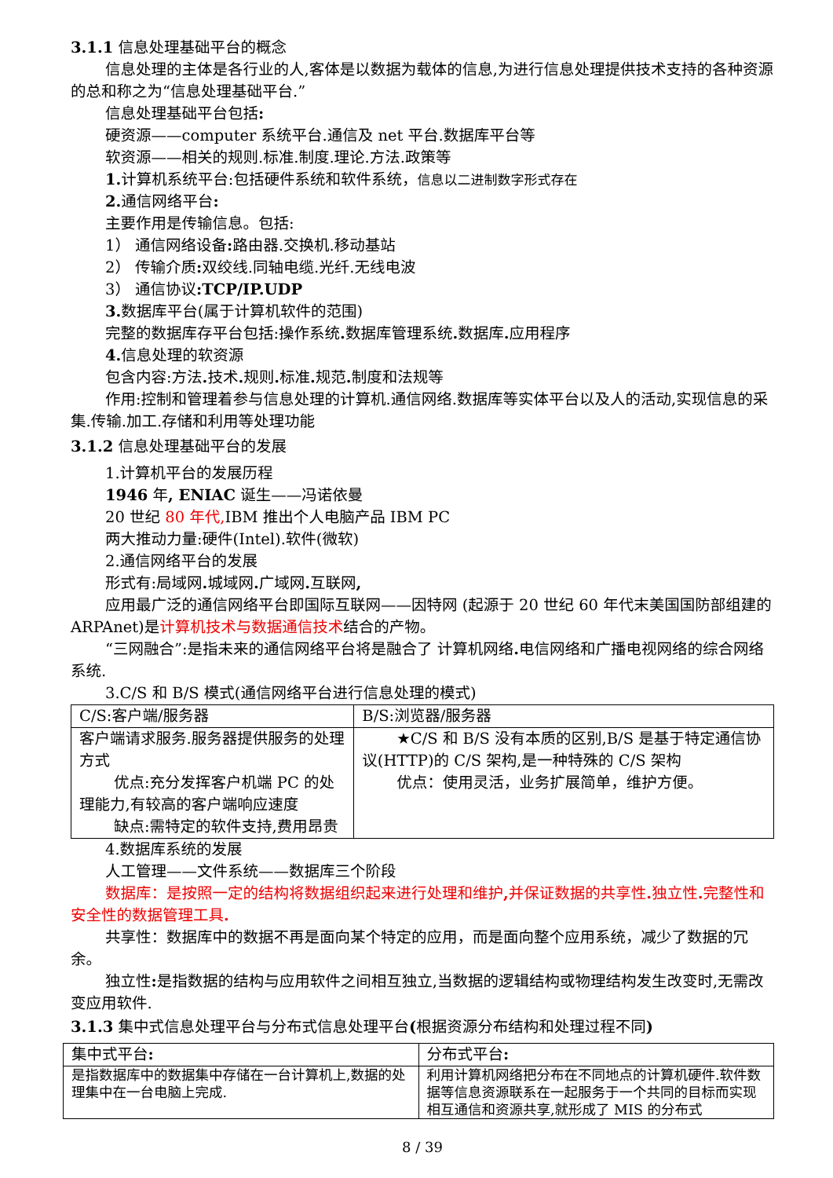3.1.1 信息处理基础平台的概念
信息处理的主体是各行业的人,客体是以数据为载体的信息,为进行信息处理提供技术支持的各种资源的总和称之为“信息处理基础平台.”
信息处理基础平台包括:
硬资源——computer 系统平台.通信及 net 平台.数据库平台等
软资源——相关的规则.标准.制度.理论.方法.政策等
1. 计算机系统平台:包括硬件系统和软件系统，信息以二进制数字形式存在
2. 通信网络平台:
主要作用是传输信息。包括:
1） 通信网络设备: 路由器.交换机.移动基站
2） 传输介质: 双绞线.同轴电缆.光纤.无线电波
3） 通信协议:TCP/IP.UDP
3. 数据库平台(属于计算机软件的范围)
完整的数据库存平台包括:操作系统. 数据库管理系统. 数据库. 应用程序
4. 信息处理的软资源
包含内容:方法. 技术. 规则. 标准. 规范. 制度和法规等
作用:控制和管理着参与信息处理的计算机.通信网络.数据库等实体平台以及人的活动,实现信息的采集.传输.加工.存储和利用等处理功能
3.1.2 信息处理基础平台的发展
1.计算机平台的发展历程
1946 年, ENIAC 诞生——冯诺依曼
20 世纪 80 年代, IBM 推出个人电脑产品 IBM PC
两大推动力量:硬件(Intel).软件(微软)
2.通信网络平台的发展
形式有:局域网. 城域网. 广域网. 互联网,
应用最广泛的通信网络平台即国际互联网——因特网 (起源于 20 世纪 60 年代末美国国防部组建的 ARPAnet)是计算机技术与数据通信技术结合的产物。
“三网融合”:是指未来的通信网络平台将是融合了 计算机网络. 电信网络和广播电视网络的综合网络系统.
3.C/S 和 B/S 模式(通信网络平台进行信息处理的模式)
| C/S:客户端/服务器 | B/S:浏览器/服务器 |
| 客户端请求服务.服务器提供服务的处理方式 优点:充分发挥客户机端 PC 的处理能力,有较高的客户端响应速度 缺点:需特定的软件支持,费用昂贵 | ★C/S 和 B/S 没有本质的区别,B/S 是基于特定通信协议(HTTP)的 C/S 架构,是一种特殊的 C/S 架构 优点：使用灵活，业务扩展简单，维护方便。 |
4.数据库系统的发展
人工管理——文件系统——数据库三个阶段
数据库：是按照一定的结构将数据组织起来进行处理和维护, 并保证数据的共享性. 独立性. 完整性和安全性的数据管理工具.
共享性：数据库中的数据不再是面向某个特定的应用，而是面向整个应用系统，减少了数据的冗余。
独立性: 是指数据的结构与应用软件之间相互独立,当数据的逻辑结构或物理结构发生改变时,无需改变应用软件.
3.1.3 集中式信息处理平台与分布式信息处理平台(根据资源分布结构和处理过程不同)
| 集中式平台 : | 分布式平台 : |
| 是指数据库中的数据集中存储在一台计算机上,数据的处理集中在一台电脑上完成. | 利用计算机网络把分布在不同地点的计算机硬件.软件数据等信息资源联系在一起服务于一个共同的目标而实现相互通信和资源共享,就形成了 MIS 的分布式 |
8 / 39